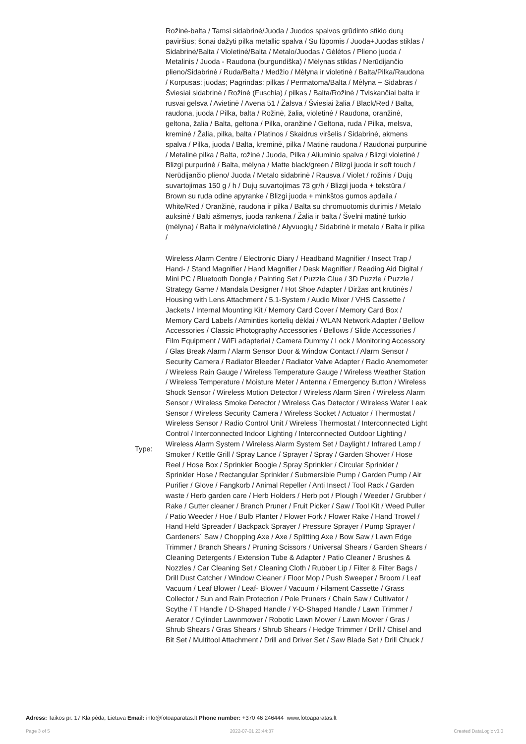| | Rožinė-balta / Tamsi sidabrinė/Juoda / Juodos spalvos grūdinto stiklo durų paviršius; šonai dažyti pilka metallic spalva / Su lūpomis / Juoda+Juodas stiklas / Sidabrinė/Balta / Violetinė/Balta / Metalo/Juodas / Gėlėtos / Plieno juoda / Metalinis / Juoda - Raudona (burgundiška) / Mėlynas stiklas / Nerūdijančio plieno/Sidabrinė / Ruda/Balta / Medžio / Mėlyna ir violetinė / Balta/Pilka/Raudona / Korpusas: juodas; Pagrindas: pilkas / Permatoma/Balta / Mėlyna + Sidabras / Šviesiai sidabrinė / Rožinė (Fuschia) / pilkas / Balta/Rožinė / Tviskančiai balta ir rusvai gelsva / Avietinė / Avena 51 / Žalsva / Šviesiai žalia / Black/Red / Balta, raudona, juoda / Pilka, balta / Rožinė, žalia, violetinė / Raudona, oranžinė, geltona, žalia / Balta, geltona / Pilka, oranžinė / Geltona, ruda / Pilka, melsva, kreminė / Žalia, pilka, balta / Platinos / Skaidrus viršelis / Sidabrinė, akmens spalva / Pilka, juoda / Balta, kreminė, pilka / Matinė raudona / Raudonai purpurinė / Metalinė pilka / Balta, rožinė / Juoda, Pilka / Aliuminio spalva / Blizgi violetinė / Blizgi purpurinė / Balta, mėlyna / Matte black/green / Blizgi juoda ir soft touch / Nerūdijančio plieno/ Juoda / Metalo sidabrinė / Rausva / Violet / rožinis / Dujų suvartojimas 150 g / h / Dujų suvartojimas 73 gr/h / Blizgi juoda + tekstūra / Brown su ruda odine apyranke / Blizgi juoda + minkštos gumos apdaila / White/Red / Oranžinė, raudona ir pilka / Balta su chromuotomis durimis / Metalo auksinė / Balti ašmenys, juoda rankena / Žalia ir balta / Švelni matinė turkio (mėlyna) / Balta ir mėlyna/violetinė / Alyvuogių / Sidabrinė ir metalo / Balta ir pilka / |
| Type: | Wireless Alarm Centre / Electronic Diary / Headband Magnifier / Insect Trap / Hand- / Stand Magnifier / Hand Magnifier / Desk Magnifier / Reading Aid Digital / Mini PC / Bluetooth Dongle / Painting Set / Puzzle Glue / 3D Puzzle / Puzzle / Strategy Game / Mandala Designer / Hot Shoe Adapter / Diržas ant krutinės / Housing with Lens Attachment / 5.1-System / Audio Mixer / VHS Cassette / Jackets / Internal Mounting Kit / Memory Card Cover / Memory Card Box / Memory Card Labels / Atminties kortelių dėklai / WLAN Network Adapter / Bellow Accessories / Classic Photography Accessories / Bellows / Slide Accessories / Film Equipment / WiFi adapteriai / Camera Dummy / Lock / Monitoring Accessory / Glas Break Alarm / Alarm Sensor Door & Window Contact / Alarm Sensor / Security Camera / Radiator Bleeder / Radiator Valve Adapter / Radio Anemometer / Wireless Rain Gauge / Wireless Temperature Gauge / Wireless Weather Station / Wireless Temperature / Moisture Meter / Antenna / Emergency Button / Wireless Shock Sensor / Wireless Motion Detector / Wireless Alarm Siren / Wireless Alarm Sensor / Wireless Smoke Detector / Wireless Gas Detector / Wireless Water Leak Sensor / Wireless Security Camera / Wireless Socket / Actuator / Thermostat / Wireless Sensor / Radio Control Unit / Wireless Thermostat / Interconnected Light Control / Interconnected Indoor Lighting / Interconnected Outdoor Lighting / Wireless Alarm System / Wireless Alarm System Set / Daylight / Infrared Lamp / Smoker / Kettle Grill / Spray Lance / Sprayer / Spray / Garden Shower / Hose Reel / Hose Box / Sprinkler Boogie / Spray Sprinkler / Circular Sprinkler / Sprinkler Hose / Rectangular Sprinkler / Submersible Pump / Garden Pump / Air Purifier / Glove / Fangkorb / Animal Repeller / Anti Insect / Tool Rack / Garden waste / Herb garden care / Herb Holders / Herb pot / Plough / Weeder / Grubber / Rake / Gutter cleaner / Branch Pruner / Fruit Picker / Saw / Tool Kit / Weed Puller / Patio Weeder / Hoe / Bulb Planter / Flower Fork / Flower Rake / Hand Trowel / Hand Held Spreader / Backpack Sprayer / Pressure Sprayer / Pump Sprayer / Gardeners´ Saw / Chopping Axe / Axe / Splitting Axe / Bow Saw / Lawn Edge Trimmer / Branch Shears / Pruning Scissors / Universal Shears / Garden Shears / Cleaning Detergents / Extension Tube & Adapter / Patio Cleaner / Brushes & Nozzles / Car Cleaning Set / Cleaning Cloth / Rubber Lip / Filter & Filter Bags / Drill Dust Catcher / Window Cleaner / Floor Mop / Push Sweeper / Broom / Leaf Vacuum / Leaf Blower / Leaf- Blower / Vacuum / Filament Cassette / Grass Collector / Sun and Rain Protection / Pole Pruners / Chain Saw / Cultivator / Scythe / T Handle / D-Shaped Handle / Y-D-Shaped Handle / Lawn Trimmer / Aerator / Cylinder Lawnmower / Robotic Lawn Mower / Lawn Mower / Gras / Shrub Shears / Gras Shears / Shrub Shears / Hedge Trimmer / Drill / Chisel and Bit Set / Multitool Attachment / Drill and Driver Set / Saw Blade Set / Drill Chuck / |
Adress: Taikos pr. 17 Klaipėda, Lietuva Email: info@fotoaparatas.lt Phone number: +370 46 246444 www.fotoaparatas.lt
Page 3 of 5 2022-07-01 23:44:37 Created DataLogic v3.0